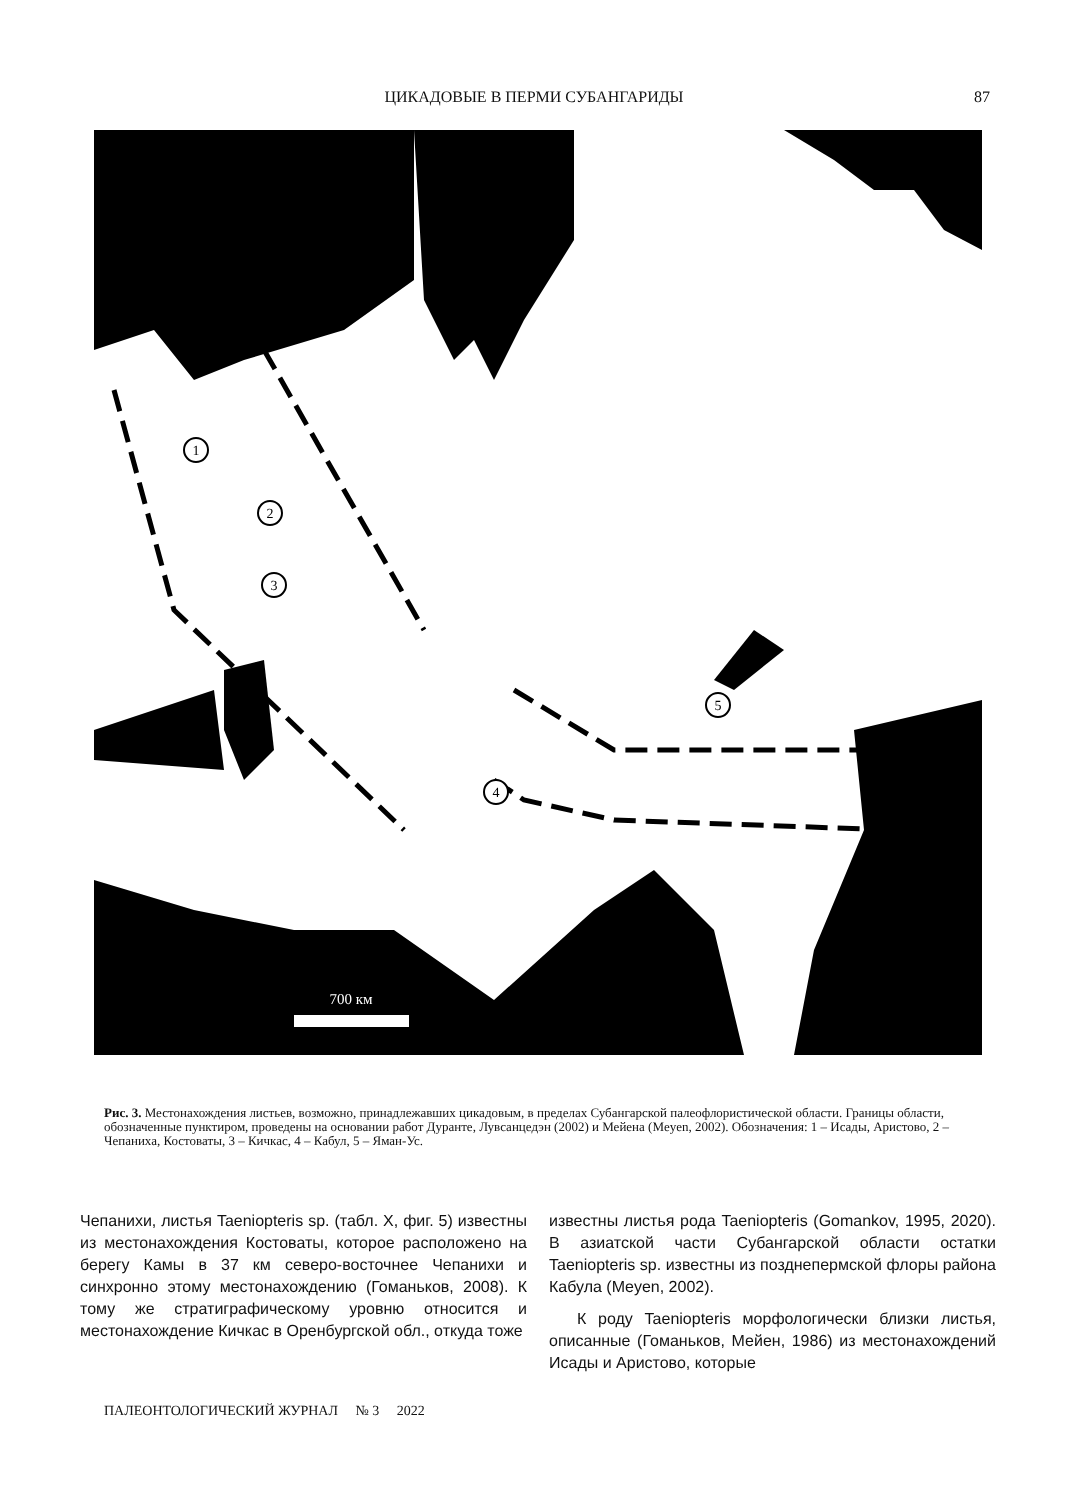ЦИКАДОВЫЕ В ПЕРМИ СУБАНГАРИДЫ 87
1
2
3
4
5
700 км
Рис. 3. Местонахождения листьев, возможно, принадлежавших цикадовым, в пределах Субангарской палеофлористической области. Границы области, обозначенные пунктиром, проведены на основании работ Дуранте, Лувсанцедэн (2002) и Мейена (Meyen, 2002). Обозначения: 1 – Исады, Аристово, 2 – Чепаниха, Костоваты, 3 – Кичкас, 4 – Кабул, 5 – Яман-Ус.
Чепанихи, листья Taeniopteris sp. (табл. X, фиг. 5) известны из местонахождения Костоваты, которое расположено на берегу Камы в 37 км северо-восточнее Чепанихи и синхронно этому местонахождению (Гоманьков, 2008). К тому же стратиграфическому уровню относится и местонахождение Кичкас в Оренбургской обл., откуда тоже
известны листья рода Taeniopteris (Gomankov, 1995, 2020). В азиатской части Субангарской области остатки Taeniopteris sp. известны из позднепермской флоры района Кабула (Meyen, 2002).
К роду Taeniopteris морфологически близки листья, описанные (Гоманьков, Мейен, 1986) из местонахождений Исады и Аристово, которые
ПАЛЕОНТОЛОГИЧЕСКИЙ ЖУРНАЛ № 3 2022